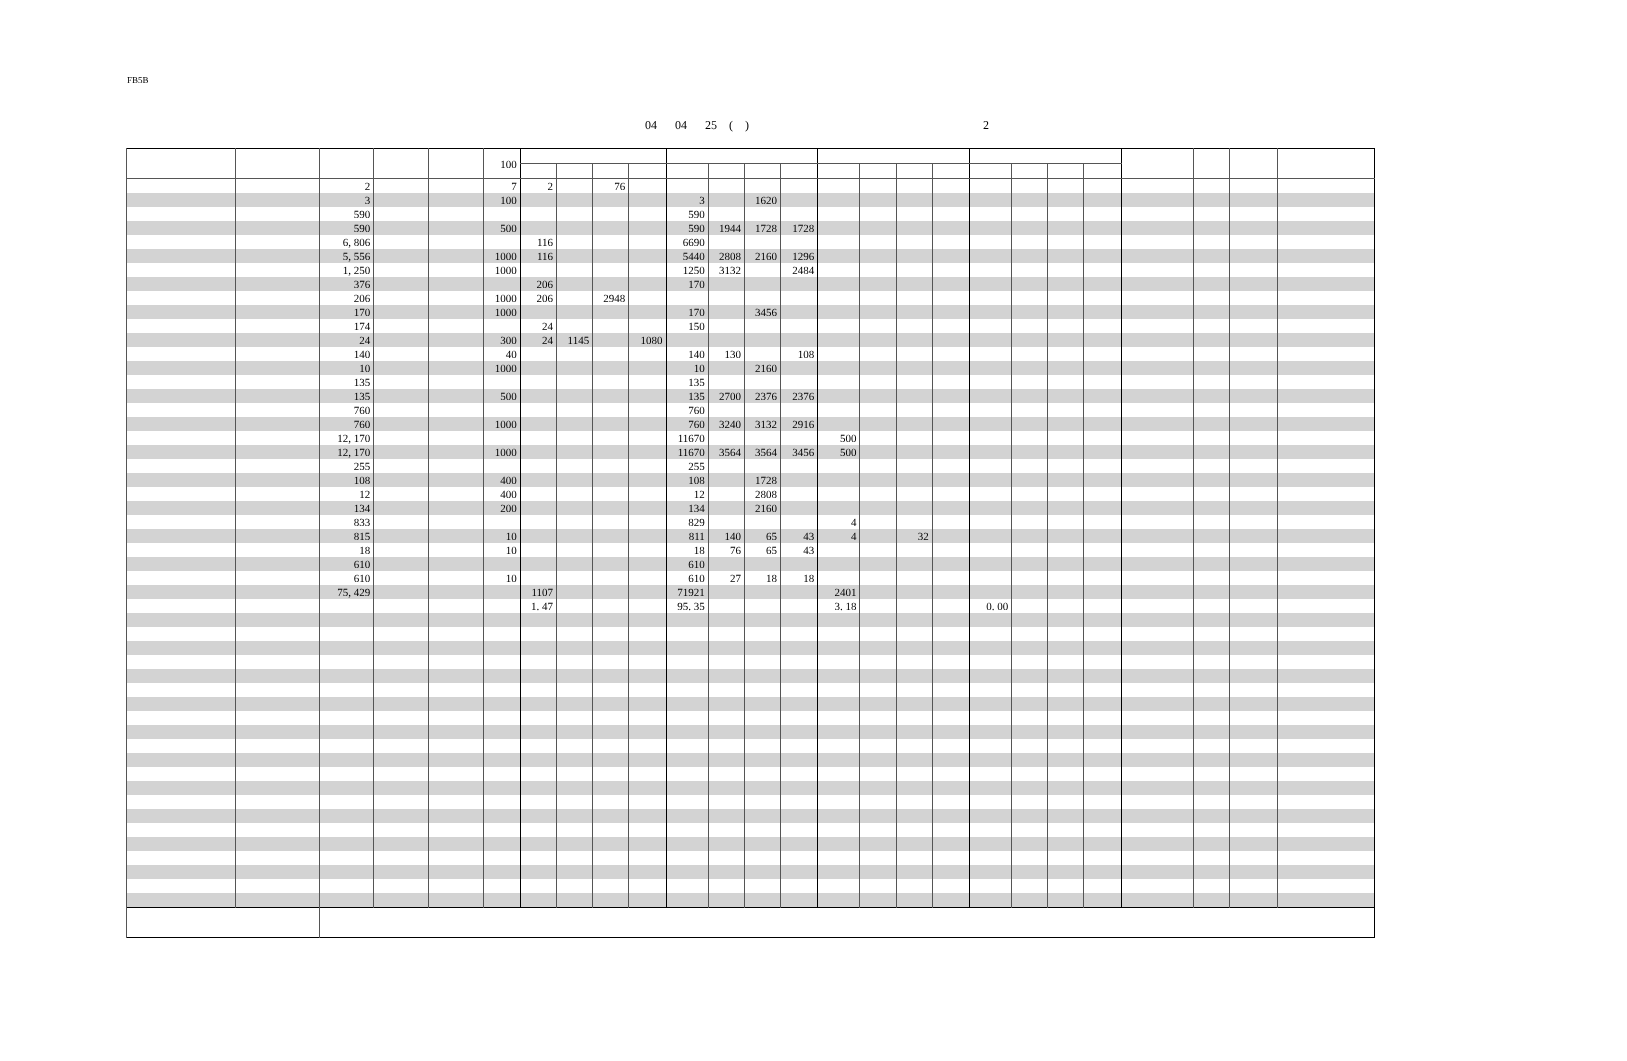FB5B
04 04 25 ( ) 2
| | | | | | 100 | | | | | | | | | | | | | | | | | | | | |
| --- | --- | --- | --- | --- | --- | --- | --- | --- | --- | --- | --- | --- | --- | --- | --- | --- | --- | --- | --- | --- | --- | --- | --- | --- | --- |
| | | 2 | | | 7 | 2 | | 76 | | | | | | | | | | | | | | | | | |
| | | 3 | | | 100 | | | | | 3 | | 1620 | | | | | | | | | | | | | |
| | | 590 | | | | | | | | 590 | | | | | | | | | | | | | | | |
| | | 590 | | | 500 | | | | | 590 | 1944 | 1728 | 1728 | | | | | | | | | | | | |
| | | 6, 806 | | | | 116 | | | | 6690 | | | | | | | | | | | | | | | |
| | | 5, 556 | | | 1000 | 116 | | | | 5440 | 2808 | 2160 | 1296 | | | | | | | | | | | | |
| | | 1, 250 | | | 1000 | | | | | 1250 | 3132 | | 2484 | | | | | | | | | | | | |
| | | 376 | | | | 206 | | | | 170 | | | | | | | | | | | | | | | |
| | | 206 | | | 1000 | 206 | | 2948 | | | | | | | | | | | | | | | | | |
| | | 170 | | | 1000 | | | | | 170 | | 3456 | | | | | | | | | | | | | |
| | | 174 | | | | 24 | | | | 150 | | | | | | | | | | | | | | | |
| | | 24 | | | 300 | 24 | 1145 | | 1080 | | | | | | | | | | | | | | | | |
| | | 140 | | | 40 | | | | | 140 | 130 | | 108 | | | | | | | | | | | | |
| | | 10 | | | 1000 | | | | | 10 | | 2160 | | | | | | | | | | | | | |
| | | 135 | | | | | | | | 135 | | | | | | | | | | | | | | | |
| | | 135 | | | 500 | | | | | 135 | 2700 | 2376 | 2376 | | | | | | | | | | | | |
| | | 760 | | | | | | | | 760 | | | | | | | | | | | | | | | |
| | | 760 | | | 1000 | | | | | 760 | 3240 | 3132 | 2916 | | | | | | | | | | | | |
| | | 12, 170 | | | | | | | | 11670 | | | | 500 | | | | | | | | | | | |
| | | 12, 170 | | | 1000 | | | | | 11670 | 3564 | 3564 | 3456 | 500 | | | | | | | | | | | |
| | | 255 | | | | | | | | 255 | | | | | | | | | | | | | | | |
| | | 108 | | | 400 | | | | | 108 | | 1728 | | | | | | | | | | | | | |
| | | 12 | | | 400 | | | | | 12 | | 2808 | | | | | | | | | | | | | |
| | | 134 | | | 200 | | | | | 134 | | 2160 | | | | | | | | | | | | | |
| | | 833 | | | | | | | | 829 | | | | 4 | | | | | | | | | | | |
| | | 815 | | | 10 | | | | | 811 | 140 | 65 | 43 | 4 | | 32 | | | | | | | | | |
| | | 18 | | | 10 | | | | | 18 | 76 | 65 | 43 | | | | | | | | | | | | |
| | | 610 | | | | | | | | 610 | | | | | | | | | | | | | | | |
| | | 610 | | | 10 | | | | | 610 | 27 | 18 | 18 | | | | | | | | | | | | |
| | | 75, 429 | | | | 1107 | | | | 71921 | | | | 2401 | | | | | | | | | | | |
| | | | | | | 1. 47 | | | | 95. 35 | | | | 3. 18 | | | | 0. 00 | | | | | | | |